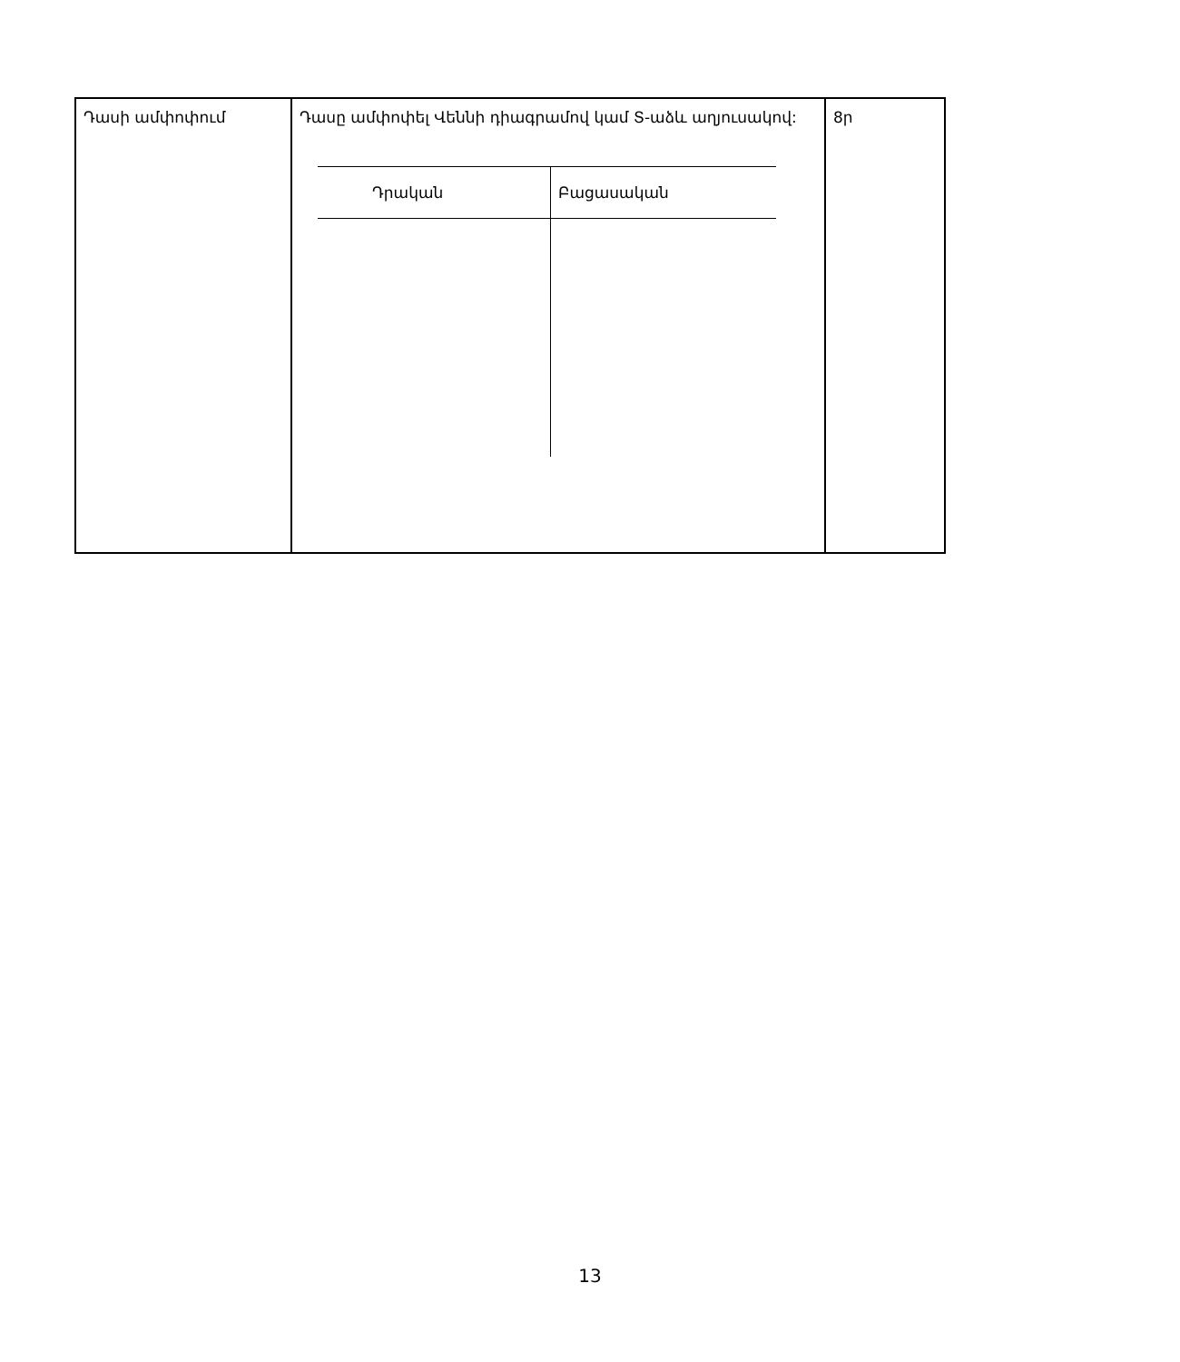| Դասի ամփոփում | Դասը ամփոփել Վեննի դիագրամով կամ Տ-աձև աղյուսակով: / Դրական / Բացասական / / --- / --- / | 8ր |
13